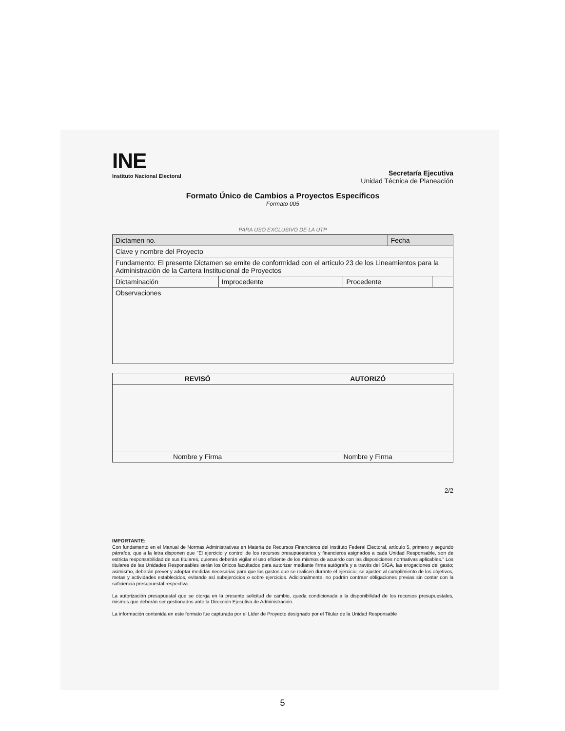INE
Instituto Nacional Electoral
Secretaría Ejecutiva
Unidad Técnica de Planeación
Formato Único de Cambios a Proyectos Específicos
Formato 005
PARA USO EXCLUSIVO DE LA UTP
| Dictamen no. | | | | Fecha | |
| Clave y nombre del Proyecto | | | | | |
| Fundamento: El presente Dictamen se emite de conformidad con el artículo 23 de los Lineamientos para la Administración de la Cartera Institucional de Proyectos | | | | | |
| Dictaminación | Improcedente | | Procedente | | |
| Observaciones | | | | | |
| REVISÓ | AUTORIZÓ |
| --- | --- |
| Nombre y Firma | Nombre y Firma |
2/2
IMPORTANTE:
Con fundamento en el Manual de Normas Administrativas en Materia de Recursos Financieros del Instituto Federal Electoral, artículo 5, primero y segundo párrafos, que a la letra disponen que "El ejercicio y control de los recursos presupuestarios y financieros asignados a cada Unidad Responsable, son de estricta responsabilidad de sus titulares, quienes deberán vigilar el uso eficiente de los mismos de acuerdo con las disposiciones normativas aplicables." Los titulares de las Unidades Responsables serán los únicos facultados para autorizar mediante firma autógrafa y a través del SIGA, las erogaciones del gasto; asimismo, deberán prever y adoptar medidas necesarias para que los gastos que se realicen durante el ejercicio, se ajusten al cumplimiento de los objetivos, metas y actividades establecidos, evitando así subejercicios o sobre ejercicios. Adicionalmente, no podrán contraer obligaciones previas sin contar con la suficiencia presupuestal respectiva.
La autorización presupuestal que se otorga en la presente solicitud de cambio, queda condicionada a la disponibilidad de los recursos presupuestales, mismos que deberán ser gestionados ante la Dirección Ejecutiva de Administración.
La información contenida en este formato fue capturada por el Líder de Proyecto designado por el Titular de la Unidad Responsable
5